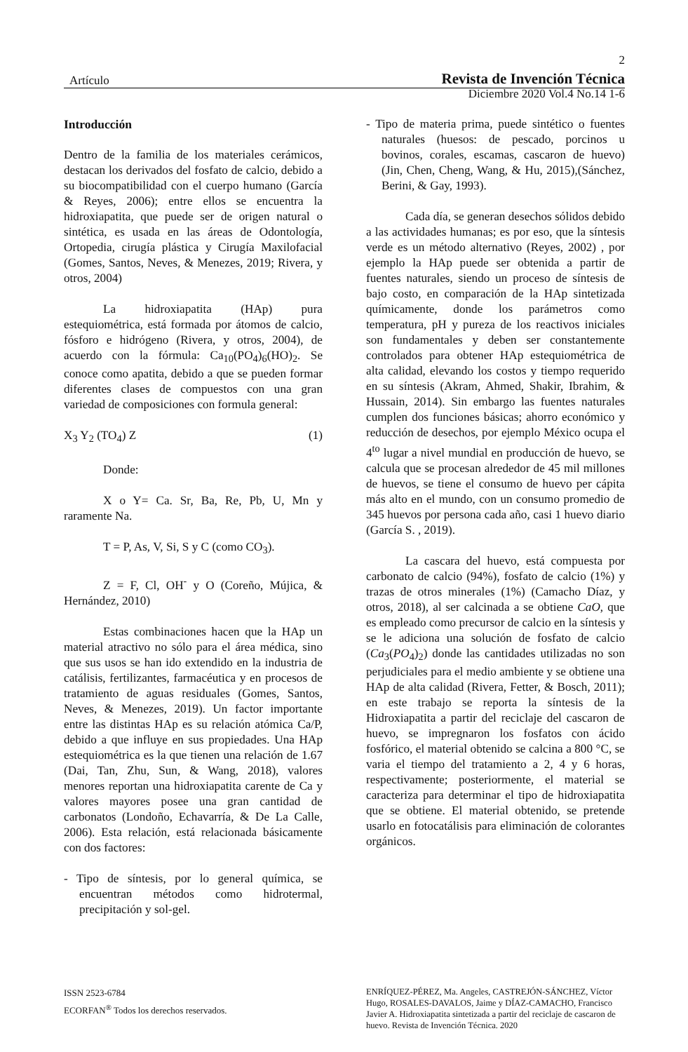2
Artículo Revista de Invención Técnica
Diciembre 2020 Vol.4 No.14 1-6
Introducción
Dentro de la familia de los materiales cerámicos, destacan los derivados del fosfato de calcio, debido a su biocompatibilidad con el cuerpo humano (García & Reyes, 2006); entre ellos se encuentra la hidroxiapatita, que puede ser de origen natural o sintética, es usada en las áreas de Odontología, Ortopedia, cirugía plástica y Cirugía Maxilofacial (Gomes, Santos, Neves, & Menezes, 2019; Rivera, y otros, 2004)
La hidroxiapatita (HAp) pura estequiométrica, está formada por átomos de calcio, fósforo e hidrógeno (Rivera, y otros, 2004), de acuerdo con la fórmula: Ca<sub>10</sub>(PO<sub>4</sub>)<sub>6</sub>(HO)<sub>2</sub>. Se conoce como apatita, debido a que se pueden formar diferentes clases de compuestos con una gran variedad de composiciones con formula general:
X<sub>3</sub> Y<sub>2</sub> (TO<sub>4</sub>) Z (1)
Donde:
X o Y= Ca. Sr, Ba, Re, Pb, U, Mn y raramente Na.
T = P, As, V, Si, S y C (como CO<sub>3</sub>).
Z = F, Cl, OH<sup>-</sup> y O (Coreño, Mújica, & Hernández, 2010)
Estas combinaciones hacen que la HAp un material atractivo no sólo para el área médica, sino que sus usos se han ido extendido en la industria de catálisis, fertilizantes, farmacéutica y en procesos de tratamiento de aguas residuales (Gomes, Santos, Neves, & Menezes, 2019). Un factor importante entre las distintas HAp es su relación atómica Ca/P, debido a que influye en sus propiedades. Una HAp estequiométrica es la que tienen una relación de 1.67 (Dai, Tan, Zhu, Sun, & Wang, 2018), valores menores reportan una hidroxiapatita carente de Ca y valores mayores posee una gran cantidad de carbonatos (Londoño, Echavarría, & De La Calle, 2006). Esta relación, está relacionada básicamente con dos factores:
- Tipo de síntesis, por lo general química, se encuentran métodos como hidrotermal, precipitación y sol-gel.
- Tipo de materia prima, puede sintético o fuentes naturales (huesos: de pescado, porcinos u bovinos, corales, escamas, cascaron de huevo) (Jin, Chen, Cheng, Wang, & Hu, 2015),(Sánchez, Berini, & Gay, 1993).
Cada día, se generan desechos sólidos debido a las actividades humanas; es por eso, que la síntesis verde es un método alternativo (Reyes, 2002) , por ejemplo la HAp puede ser obtenida a partir de fuentes naturales, siendo un proceso de síntesis de bajo costo, en comparación de la HAp sintetizada químicamente, donde los parámetros como temperatura, pH y pureza de los reactivos iniciales son fundamentales y deben ser constantemente controlados para obtener HAp estequiométrica de alta calidad, elevando los costos y tiempo requerido en su síntesis (Akram, Ahmed, Shakir, Ibrahim, & Hussain, 2014). Sin embargo las fuentes naturales cumplen dos funciones básicas; ahorro económico y reducción de desechos, por ejemplo México ocupa el 4<sup>to</sup> lugar a nivel mundial en producción de huevo, se calcula que se procesan alrededor de 45 mil millones de huevos, se tiene el consumo de huevo per cápita más alto en el mundo, con un consumo promedio de 345 huevos por persona cada año, casi 1 huevo diario (García S. , 2019).
La cascara del huevo, está compuesta por carbonato de calcio (94%), fosfato de calcio (1%) y trazas de otros minerales (1%) (Camacho Díaz, y otros, 2018), al ser calcinada a se obtiene CaO, que es empleado como precursor de calcio en la síntesis y se le adiciona una solución de fosfato de calcio (Ca<sub>3</sub>(PO<sub>4</sub>)<sub>2</sub>) donde las cantidades utilizadas no son perjudiciales para el medio ambiente y se obtiene una HAp de alta calidad (Rivera, Fetter, & Bosch, 2011); en este trabajo se reporta la síntesis de la Hidroxiapatita a partir del reciclaje del cascaron de huevo, se impregnaron los fosfatos con ácido fosfórico, el material obtenido se calcina a 800 °C, se varia el tiempo del tratamiento a 2, 4 y 6 horas, respectivamente; posteriormente, el material se caracteriza para determinar el tipo de hidroxiapatita que se obtiene. El material obtenido, se pretende usarlo en fotocatálisis para eliminación de colorantes orgánicos.
ISSN 2523-6784
ECORFAN<sup>®</sup> Todos los derechos reservados.
ENRÍQUEZ-PÉREZ, Ma. Angeles, CASTREJÓN-SÁNCHEZ, Víctor Hugo, ROSALES-DAVALOS, Jaime y DÍAZ-CAMACHO, Francisco Javier A. Hidroxiapatita sintetizada a partir del reciclaje de cascaron de huevo. Revista de Invención Técnica. 2020